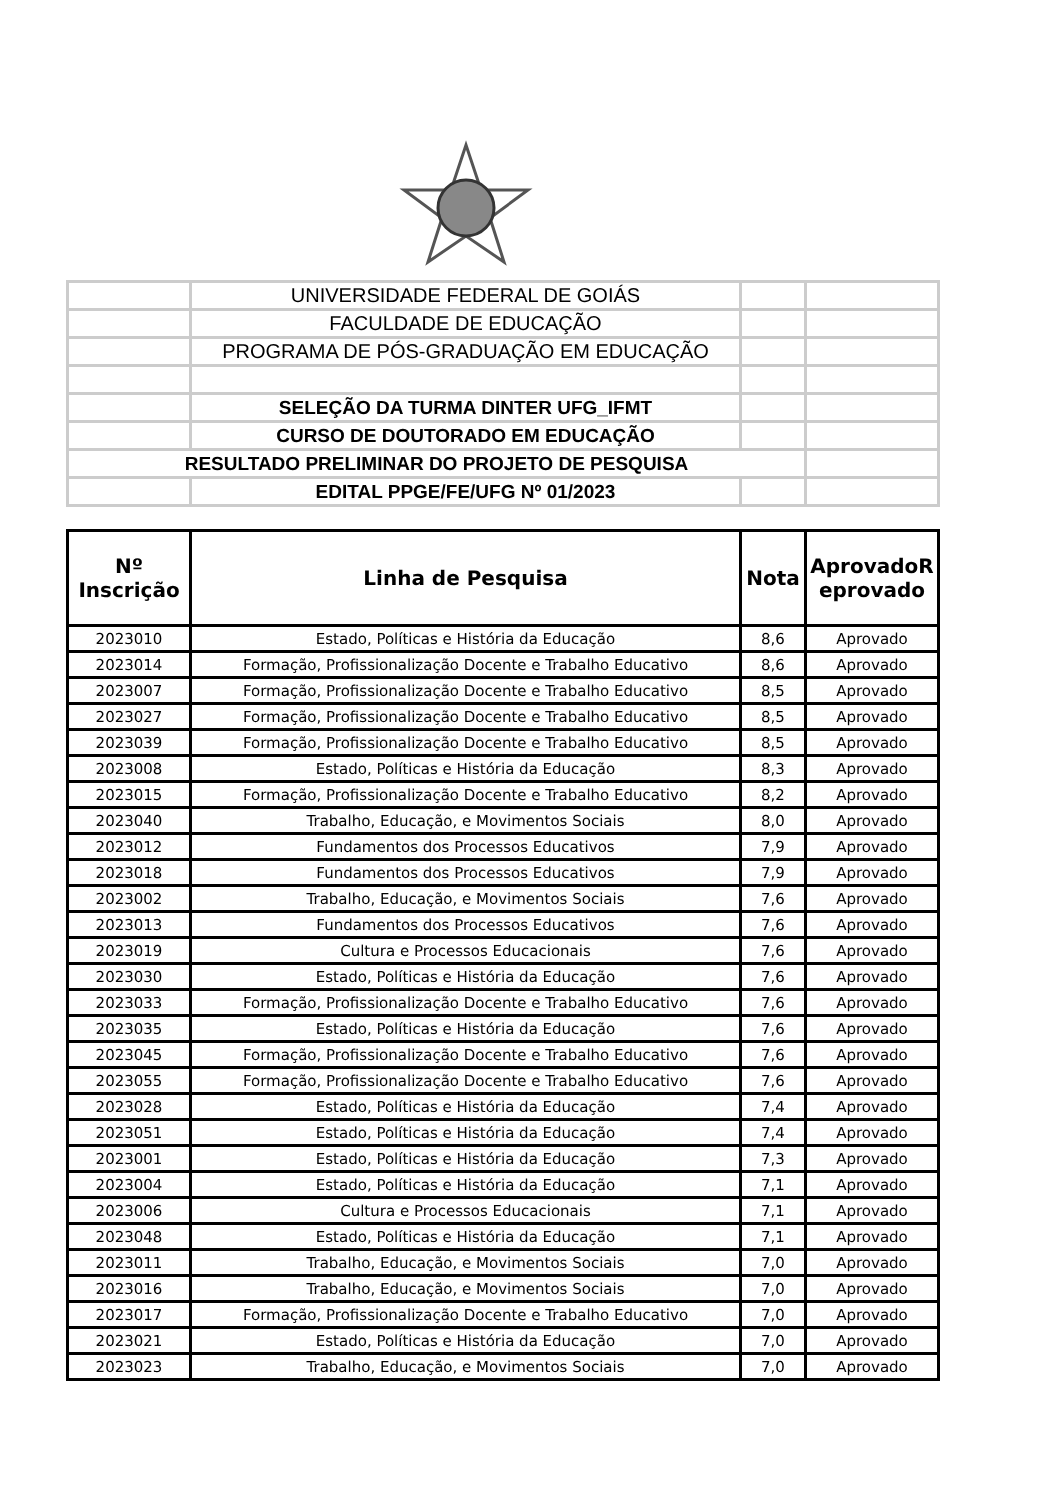| | UNIVERSIDADE FEDERAL DE GOIÁS | | |
| | FACULDADE DE EDUCAÇÃO | | |
| | PROGRAMA DE PÓS-GRADUAÇÃO EM EDUCAÇÃO | | |
| | SELEÇÃO DA TURMA DINTER UFG_IFMT | | |
| | CURSO DE DOUTORADO EM EDUCAÇÃO | | |
| RESULTADO PRELIMINAR DO PROJETO DE PESQUISA | | | |
| | EDITAL PPGE/FE/UFG Nº 01/2023 | | |
| Nº Inscrição | Linha de Pesquisa | Nota | AprovadoR eprovado |
| --- | --- | --- | --- |
| 2023010 | Estado, Políticas e História da Educação | 8,6 | Aprovado |
| 2023014 | Formação, Profissionalização Docente e Trabalho Educativo | 8,6 | Aprovado |
| 2023007 | Formação, Profissionalização Docente e Trabalho Educativo | 8,5 | Aprovado |
| 2023027 | Formação, Profissionalização Docente e Trabalho Educativo | 8,5 | Aprovado |
| 2023039 | Formação, Profissionalização Docente e Trabalho Educativo | 8,5 | Aprovado |
| 2023008 | Estado, Políticas e História da Educação | 8,3 | Aprovado |
| 2023015 | Formação, Profissionalização Docente e Trabalho Educativo | 8,2 | Aprovado |
| 2023040 | Trabalho, Educação, e Movimentos Sociais | 8,0 | Aprovado |
| 2023012 | Fundamentos dos Processos Educativos | 7,9 | Aprovado |
| 2023018 | Fundamentos dos Processos Educativos | 7,9 | Aprovado |
| 2023002 | Trabalho, Educação, e Movimentos Sociais | 7,6 | Aprovado |
| 2023013 | Fundamentos dos Processos Educativos | 7,6 | Aprovado |
| 2023019 | Cultura e Processos Educacionais | 7,6 | Aprovado |
| 2023030 | Estado, Políticas e História da Educação | 7,6 | Aprovado |
| 2023033 | Formação, Profissionalização Docente e Trabalho Educativo | 7,6 | Aprovado |
| 2023035 | Estado, Políticas e História da Educação | 7,6 | Aprovado |
| 2023045 | Formação, Profissionalização Docente e Trabalho Educativo | 7,6 | Aprovado |
| 2023055 | Formação, Profissionalização Docente e Trabalho Educativo | 7,6 | Aprovado |
| 2023028 | Estado, Políticas e História da Educação | 7,4 | Aprovado |
| 2023051 | Estado, Políticas e História da Educação | 7,4 | Aprovado |
| 2023001 | Estado, Políticas e História da Educação | 7,3 | Aprovado |
| 2023004 | Estado, Políticas e História da Educação | 7,1 | Aprovado |
| 2023006 | Cultura e Processos Educacionais | 7,1 | Aprovado |
| 2023048 | Estado, Políticas e História da Educação | 7,1 | Aprovado |
| 2023011 | Trabalho, Educação, e Movimentos Sociais | 7,0 | Aprovado |
| 2023016 | Trabalho, Educação, e Movimentos Sociais | 7,0 | Aprovado |
| 2023017 | Formação, Profissionalização Docente e Trabalho Educativo | 7,0 | Aprovado |
| 2023021 | Estado, Políticas e História da Educação | 7,0 | Aprovado |
| 2023023 | Trabalho, Educação, e Movimentos Sociais | 7,0 | Aprovado |